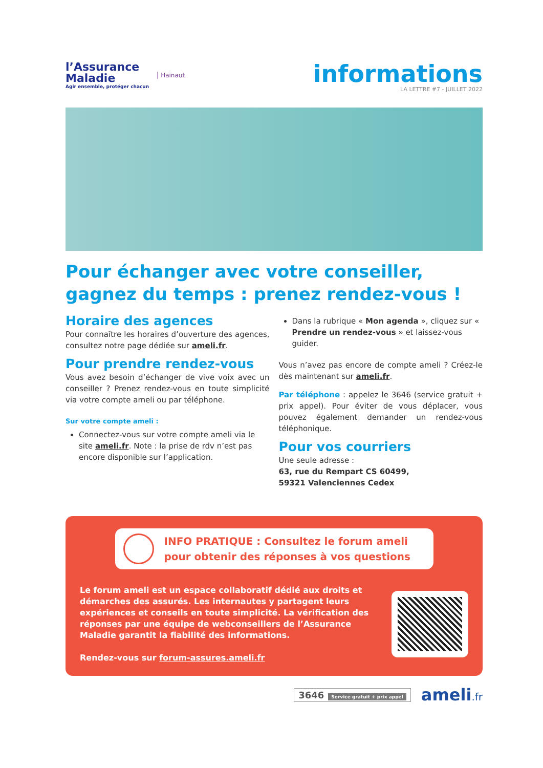l’Assurance
Maladie
Agir ensemble, protéger chacun
Hainaut
informations
LA LETTRE #7 - JUILLET 2022
Pour échanger avec votre conseiller, gagnez du temps : prenez rendez-vous !
Horaire des agences
Pour connaître les horaires d’ouverture des agences, consultez notre page dédiée sur ameli.fr.
Pour prendre rendez-vous
Vous avez besoin d’échanger de vive voix avec un conseiller ? Prenez rendez-vous en toute simplicité via votre compte ameli ou par téléphone.
Sur votre compte ameli :
Connectez-vous sur votre compte ameli via le site ameli.fr. Note : la prise de rdv n’est pas encore disponible sur l’application.
Dans la rubrique « Mon agenda », cliquez sur « Prendre un rendez-vous » et laissez-vous guider.
Vous n’avez pas encore de compte ameli ? Créez-le dès maintenant sur ameli.fr.
Par téléphone : appelez le 3646 (service gratuit + prix appel). Pour éviter de vous déplacer, vous pouvez également demander un rendez-vous téléphonique.
Pour vos courriers
Une seule adresse :
63, rue du Rempart CS 60499,
59321 Valenciennes Cedex
INFO PRATIQUE : Consultez le forum ameli pour obtenir des réponses à vos questions
Le forum ameli est un espace collaboratif dédié aux droits et démarches des assurés. Les internautes y partagent leurs expériences et conseils en toute simplicité. La vérification des réponses par une équipe de webconseillers de l’Assurance Maladie garantit la fiabilité des informations.
Rendez-vous sur forum-assures.ameli.fr
3646 Service gratuit + prix appel
ameli.fr